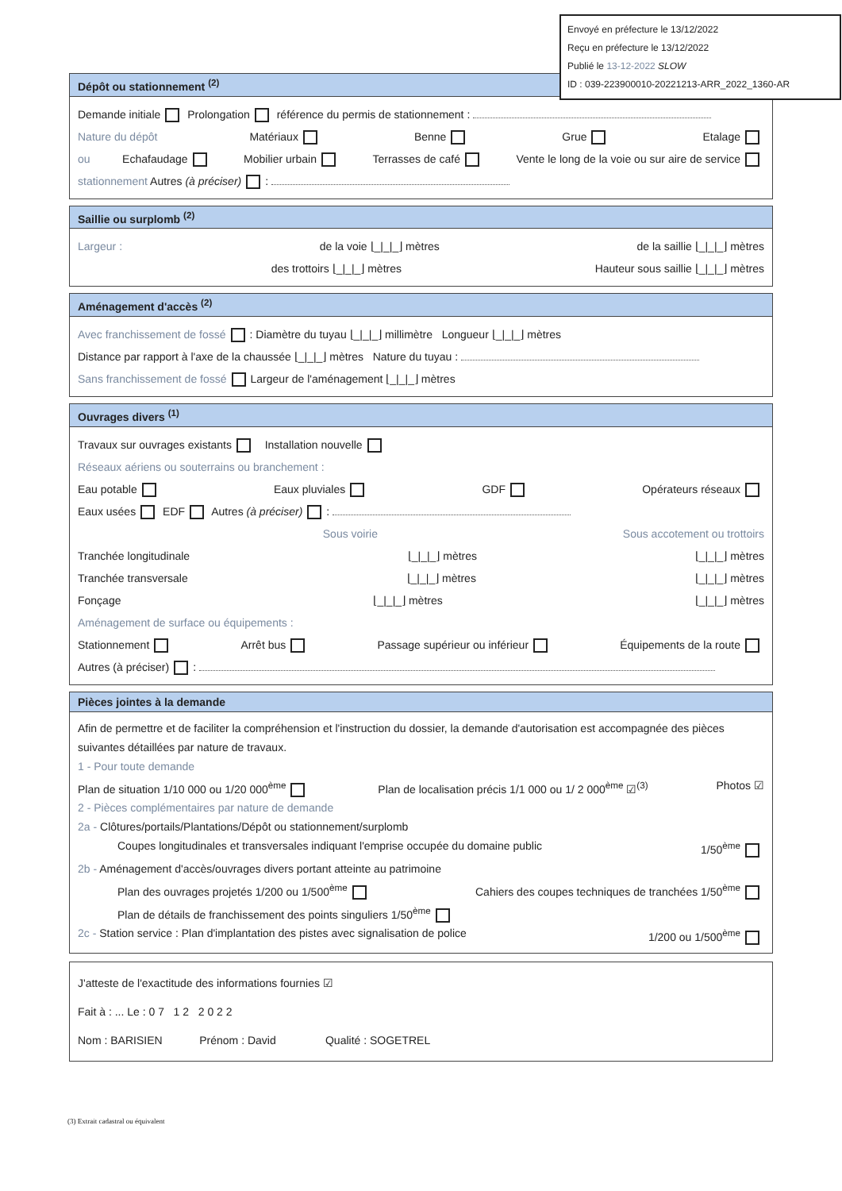Envoyé en préfecture le 13/12/2022
Reçu en préfecture le 13/12/2022
Publié le 13-12-2022 SLOW
ID : 039-223900010-20221213-ARR_2022_1360-AR
Dépôt ou stationnement <sup>(2)</sup>
Demande initiale Prolongation référence du permis de stationnement :
Nature du dépôt Matériaux Benne Grue Etalage
ou Echafaudage Mobilier urbain Terrasses de café Vente le long de la voie ou sur aire de service
stationnement Autres (à préciser) :
Saillie ou surplomb <sup>(2)</sup>
Largeur : de la voie ⌊_|_|_⌋ mètres de la saillie ⌊_|_|_⌋ mètres
des trottoirs ⌊_|_|_⌋ mètres Hauteur sous saillie ⌊_|_|_⌋ mètres
Aménagement d'accès <sup>(2)</sup>
Avec franchissement de fossé : Diamètre du tuyau ⌊_|_|_⌋ millimètre Longueur ⌊_|_|_⌋ mètres
Distance par rapport à l'axe de la chaussée ⌊_|_|_⌋ mètres Nature du tuyau :
Sans franchissement de fossé Largeur de l'aménagement ⌊_|_|_⌋ mètres
Ouvrages divers <sup>(1)</sup>
Travaux sur ouvrages existants Installation nouvelle
Réseaux aériens ou souterrains ou branchement :
Eau potable Eaux pluviales GDF Opérateurs réseaux
Eaux usées EDF Autres (à préciser) :
Sous voirie Sous accotement ou trottoirs
Tranchée longitudinale ⌊_|_|_⌋ mètres ⌊_|_|_⌋ mètres
Tranchée transversale ⌊_|_|_⌋ mètres ⌊_|_|_⌋ mètres
Fonçage ⌊_|_|_⌋ mètres ⌊_|_|_⌋ mètres
Aménagement de surface ou équipements :
Stationnement Arrêt bus Passage supérieur ou inférieur Équipements de la route
Autres (à préciser) :
Pièces jointes à la demande
Afin de permettre et de faciliter la compréhension et l'instruction du dossier, la demande d'autorisation est accompagnée des pièces suivantes détaillées par nature de travaux.
1 - Pour toute demande
Plan de situation 1/10 000 ou 1/20 000<sup>ème</sup> Plan de localisation précis 1/1 000 ou 1/ 2 000<sup>ème</sup> ☑<sup>(3)</sup> Photos ☑
2 - Pièces complémentaires par nature de demande
2a - Clôtures/portails/Plantations/Dépôt ou stationnement/surplomb
Coupes longitudinales et transversales indiquant l'emprise occupée du domaine public 1/50<sup>ème</sup>
2b - Aménagement d'accès/ouvrages divers portant atteinte au patrimoine
Plan des ouvrages projetés 1/200 ou 1/500<sup>ème</sup> Cahiers des coupes techniques de tranchées 1/50<sup>ème</sup>
Plan de détails de franchissement des points singuliers 1/50<sup>ème</sup>
2c - Station service : Plan d'implantation des pistes avec signalisation de police 1/200 ou 1/500<sup>ème</sup>
J'atteste de l'exactitude des informations fournies ☑
Fait à : ... Le : 0 7 1 2 2 0 2 2
Nom : BARISIEN Prénom : David Qualité : SOGETREL
(3) Extrait cadastral ou équivalent